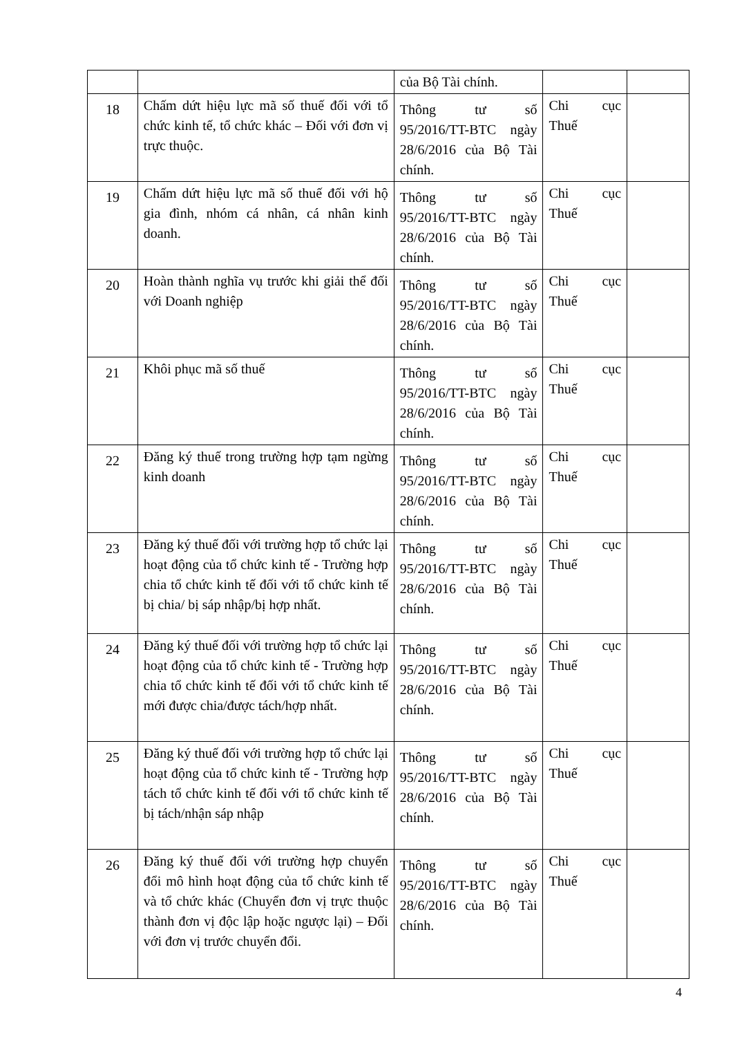| | | của Bộ Tài chính. | | |
| 18 | Chấm dứt hiệu lực mã số thuế đối với tổ chức kinh tế, tổ chức khác – Đối với đơn vị trực thuộc. | Thông tư số 95/2016/TT-BTC ngày 28/6/2016 của Bộ Tài chính. | Chi cục Thuế | |
| 19 | Chấm dứt hiệu lực mã số thuế đối với hộ gia đình, nhóm cá nhân, cá nhân kinh doanh. | Thông tư số 95/2016/TT-BTC ngày 28/6/2016 của Bộ Tài chính. | Chi cục Thuế | |
| 20 | Hoàn thành nghĩa vụ trước khi giải thể đối với Doanh nghiệp | Thông tư số 95/2016/TT-BTC ngày 28/6/2016 của Bộ Tài chính. | Chi cục Thuế | |
| 21 | Khôi phục mã số thuế | Thông tư số 95/2016/TT-BTC ngày 28/6/2016 của Bộ Tài chính. | Chi cục Thuế | |
| 22 | Đăng ký thuế trong trường hợp tạm ngừng kinh doanh | Thông tư số 95/2016/TT-BTC ngày 28/6/2016 của Bộ Tài chính. | Chi cục Thuế | |
| 23 | Đăng ký thuế đối với trường hợp tổ chức lại hoạt động của tổ chức kinh tế - Trường hợp chia tổ chức kinh tế đối với tổ chức kinh tế bị chia/ bị sáp nhập/bị hợp nhất. | Thông tư số 95/2016/TT-BTC ngày 28/6/2016 của Bộ Tài chính. | Chi cục Thuế | |
| 24 | Đăng ký thuế đối với trường hợp tổ chức lại hoạt động của tổ chức kinh tế - Trường hợp chia tổ chức kinh tế đối với tổ chức kinh tế mới được chia/được tách/hợp nhất. | Thông tư số 95/2016/TT-BTC ngày 28/6/2016 của Bộ Tài chính. | Chi cục Thuế | |
| 25 | Đăng ký thuế đối với trường hợp tổ chức lại hoạt động của tổ chức kinh tế - Trường hợp tách tổ chức kinh tế đối với tổ chức kinh tế bị tách/nhận sáp nhập | Thông tư số 95/2016/TT-BTC ngày 28/6/2016 của Bộ Tài chính. | Chi cục Thuế | |
| 26 | Đăng ký thuế đối với trường hợp chuyển đổi mô hình hoạt động của tổ chức kinh tế và tổ chức khác (Chuyển đơn vị trực thuộc thành đơn vị độc lập hoặc ngược lại) – Đối với đơn vị trước chuyển đổi. | Thông tư số 95/2016/TT-BTC ngày 28/6/2016 của Bộ Tài chính. | Chi cục Thuế | |
4